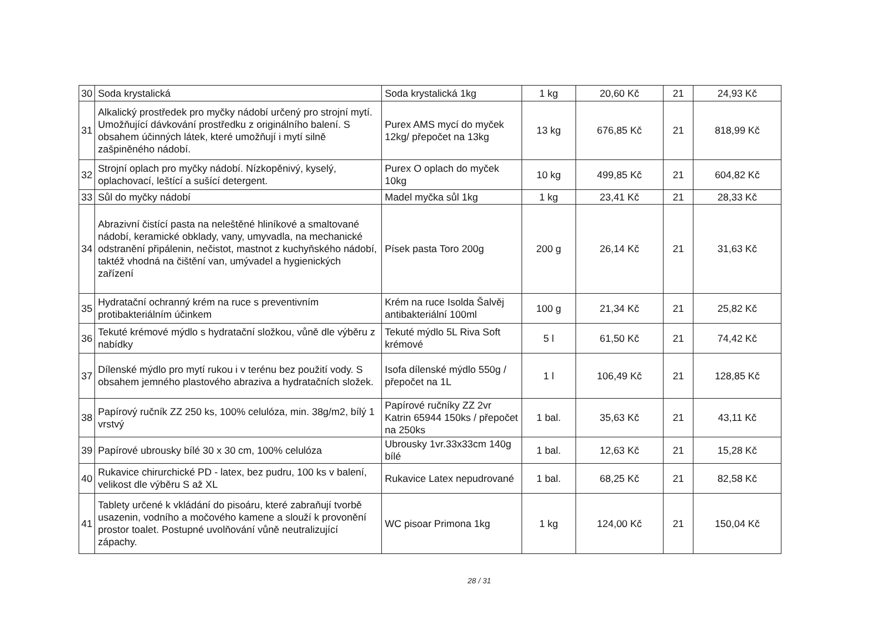| 30 | Soda krystalická | Soda krystalická 1kg | 1 kg | 20,60 Kč | 21 | 24,93 Kč |
| 31 | Alkalický prostředek pro myčky nádobí určený pro strojní mytí. Umožňující dávkování prostředku z originálního balení. S obsahem účinných látek, které umožňují i mytí silně zašpiněného nádobí. | Purex AMS mycí do myček 12kg/ přepočet na 13kg | 13 kg | 676,85 Kč | 21 | 818,99 Kč |
| 32 | Strojní oplach pro myčky nádobí. Nízkopěnivý, kyselý, oplachovací, leštící a sušící detergent. | Purex O oplach do myček 10kg | 10 kg | 499,85 Kč | 21 | 604,82 Kč |
| 33 | Sůl do myčky nádobí | Madel myčka sůl 1kg | 1 kg | 23,41 Kč | 21 | 28,33 Kč |
| 34 | Abrazivní čistící pasta na neleštěné hliníkové a smaltované nádobí, keramické obklady, vany, umyvadla, na mechanické odstranění připálenin, nečistot, mastnot z kuchyňského nádobí, taktéž vhodná na čištění van, umývadel a hygienických zařízení | Písek pasta Toro 200g | 200 g | 26,14 Kč | 21 | 31,63 Kč |
| 35 | Hydratační ochranný krém na ruce s preventivním protibakteriálním účinkem | Krém na ruce Isolda Šalvěj antibakteriální 100ml | 100 g | 21,34 Kč | 21 | 25,82 Kč |
| 36 | Tekuté krémové mýdlo s hydratační složkou, vůně dle výběru z nabídky | Tekuté mýdlo 5L Riva Soft krémové | 5 l | 61,50 Kč | 21 | 74,42 Kč |
| 37 | Dílenské mýdlo pro mytí rukou i v terénu bez použití vody. S obsahem jemného plastového abraziva a hydratačních složek. | Isofa dílenské mýdlo 550g / přepočet na 1L | 1 l | 106,49 Kč | 21 | 128,85 Kč |
| 38 | Papírový ručník ZZ 250 ks, 100% celulóza, min. 38g/m2, bílý 1 vrstvý | Papírové ručníky ZZ 2vr Katrin 65944 150ks / přepočet na 250ks | 1 bal. | 35,63 Kč | 21 | 43,11 Kč |
| 39 | Papírové ubrousky bílé 30 x 30 cm, 100% celulóza | Ubrousky 1vr.33x33cm 140g bílé | 1 bal. | 12,63 Kč | 21 | 15,28 Kč |
| 40 | Rukavice chirurchické PD - latex, bez pudru, 100 ks v balení, velikost dle výběru S až XL | Rukavice Latex nepudrované | 1 bal. | 68,25 Kč | 21 | 82,58 Kč |
| 41 | Tablety určené k vkládání do pisoáru, které zabraňují tvorbě usazenin, vodního a močového kamene a slouží k provonění prostor toalet. Postupné uvolňování vůně neutralizující zápachy. | WC pisoar Primona 1kg | 1 kg | 124,00 Kč | 21 | 150,04 Kč |
28 / 31